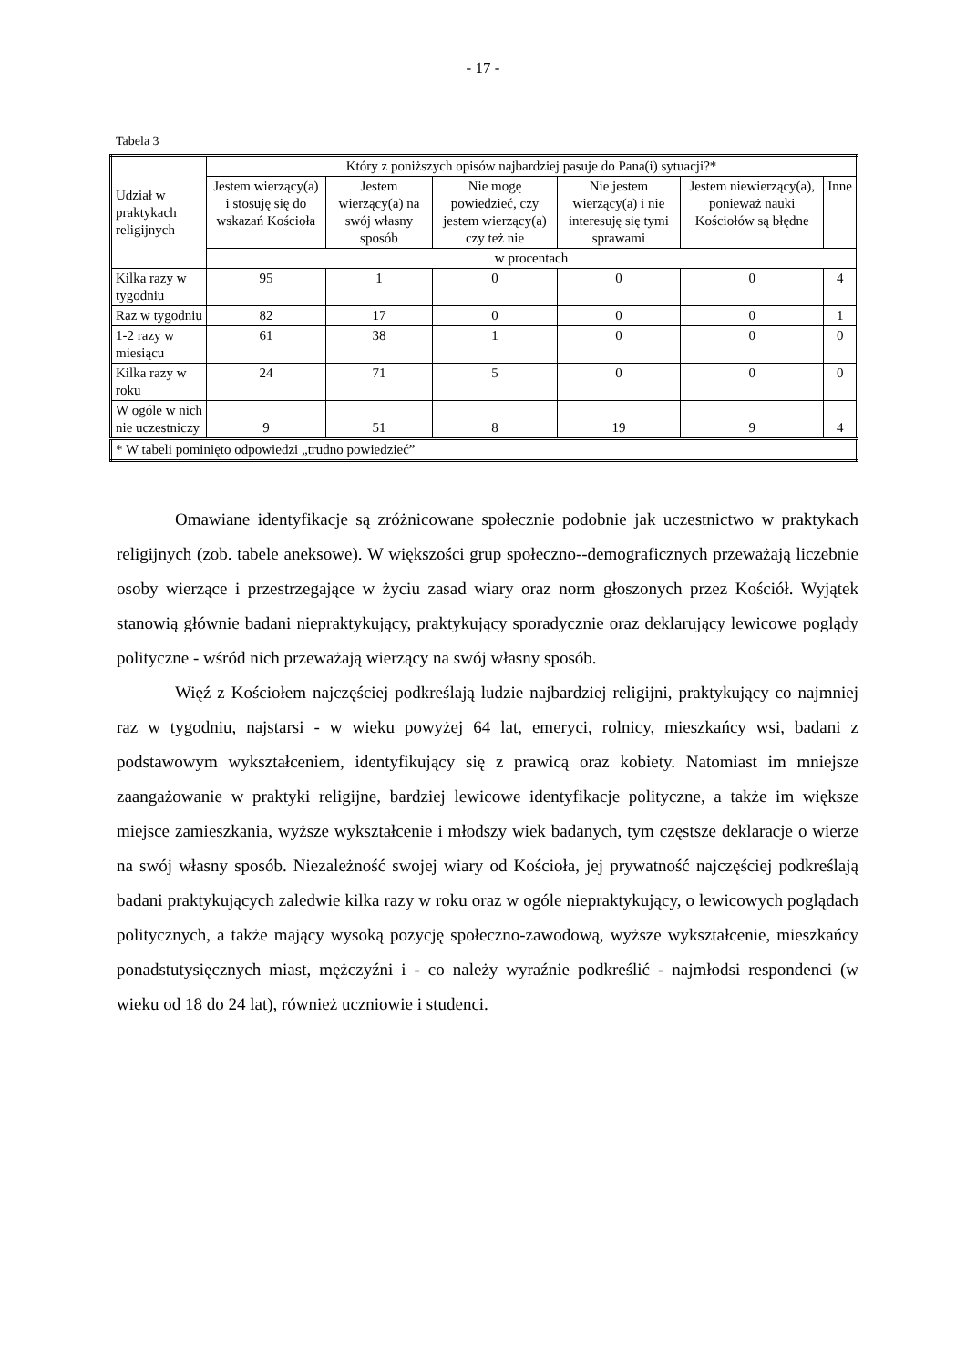- 17 -
Tabela 3
| Udział w praktykach religijnych | Który z poniższych opisów najbardziej pasuje do Pana(i) sytuacji?* | | | | | |
| --- | --- | --- | --- | --- | --- | --- |
| | Jestem wierzący(a) i stosuję się do wskazań Kościoła | Jestem wierzący(a) na swój własny sposób | Nie mogę powiedzieć, czy jestem wierzący(a) czy też nie | Nie jestem wierzący(a) i nie interesuję się tymi sprawami | Jestem niewierzący(a), ponieważ nauki Kościołów są błędne | Inne |
| | w procentach | | | | | |
| Kilka razy w tygodniu | 95 | 1 | 0 | 0 | 0 | 4 |
| Raz w tygodniu | 82 | 17 | 0 | 0 | 0 | 1 |
| 1-2 razy w miesiącu | 61 | 38 | 1 | 0 | 0 | 0 |
| Kilka razy w roku | 24 | 71 | 5 | 0 | 0 | 0 |
| W ogóle w nich nie uczestniczy | 9 | 51 | 8 | 19 | 9 | 4 |
| * W tabeli pominięto odpowiedzi „trudno powiedzieć” | | | | | | |
Omawiane identyfikacje są zróżnicowane społecznie podobnie jak uczestnictwo w praktykach religijnych (zob. tabele aneksowe). W większości grup społeczno--demograficznych przeważają liczebnie osoby wierzące i przestrzegające w życiu zasad wiary oraz norm głoszonych przez Kościół. Wyjątek stanowią głównie badani niepraktykujący, praktykujący sporadycznie oraz deklarujący lewicowe poglądy polityczne - wśród nich przeważają wierzący na swój własny sposób.
Więź z Kościołem najczęściej podkreślają ludzie najbardziej religijni, praktykujący co najmniej raz w tygodniu, najstarsi - w wieku powyżej 64 lat, emeryci, rolnicy, mieszkańcy wsi, badani z podstawowym wykształceniem, identyfikujący się z prawicą oraz kobiety. Natomiast im mniejsze zaangażowanie w praktyki religijne, bardziej lewicowe identyfikacje polityczne, a także im większe miejsce zamieszkania, wyższe wykształcenie i młodszy wiek badanych, tym częstsze deklaracje o wierze na swój własny sposób. Niezależność swojej wiary od Kościoła, jej prywatność najczęściej podkreślają badani praktykujących zaledwie kilka razy w roku oraz w ogóle niepraktykujący, o lewicowych poglądach politycznych, a także mający wysoką pozycję społeczno-zawodową, wyższe wykształcenie, mieszkańcy ponadstutysięcznych miast, mężczyźni i - co należy wyraźnie podkreślić - najmłodsi respondenci (w wieku od 18 do 24 lat), również uczniowie i studenci.